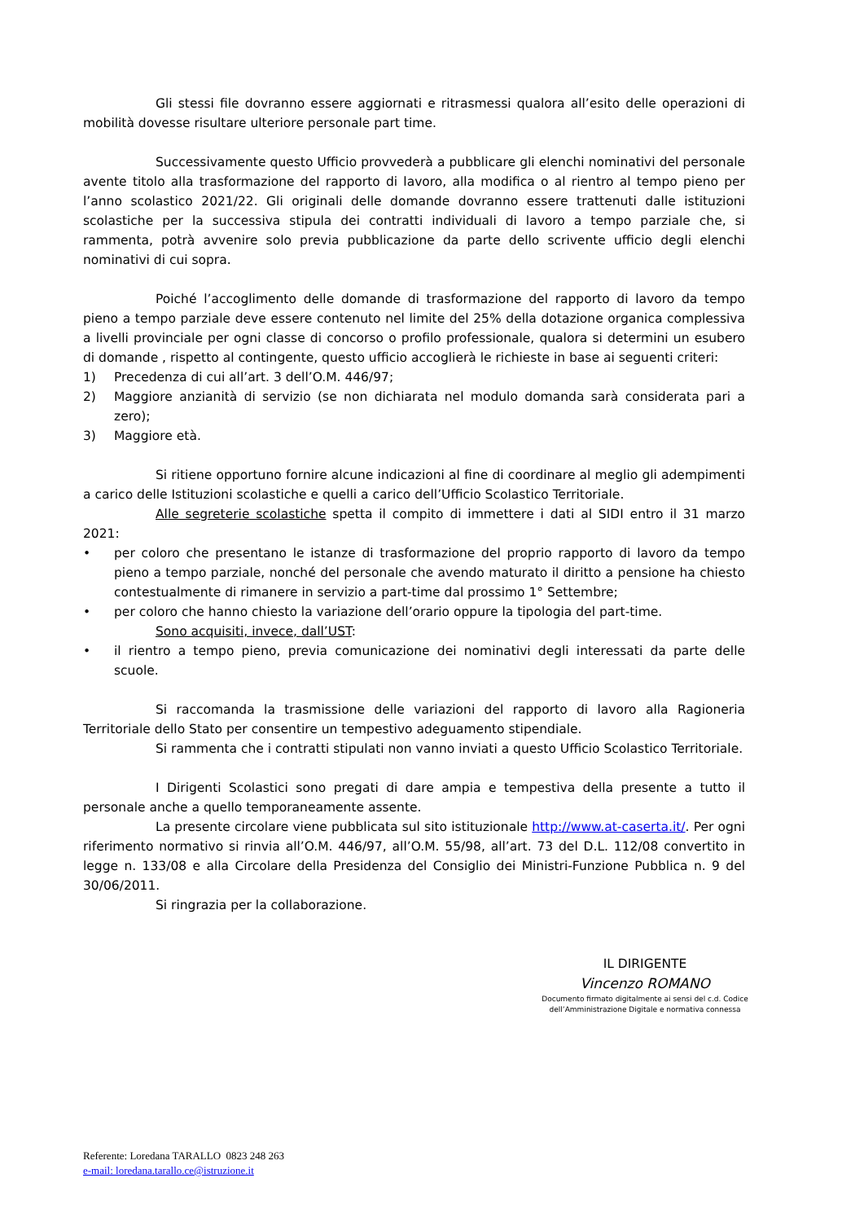Gli stessi file dovranno essere aggiornati e ritrasmessi qualora all’esito delle operazioni di mobilità dovesse risultare ulteriore personale part time.
Successivamente questo Ufficio provvederà a pubblicare gli elenchi nominativi del personale avente titolo alla trasformazione del rapporto di lavoro, alla modifica o al rientro al tempo pieno per l’anno scolastico 2021/22. Gli originali delle domande dovranno essere trattenuti dalle istituzioni scolastiche per la successiva stipula dei contratti individuali di lavoro a tempo parziale che, si rammenta, potrà avvenire solo previa pubblicazione da parte dello scrivente ufficio degli elenchi nominativi di cui sopra.
Poiché l’accoglimento delle domande di trasformazione del rapporto di lavoro da tempo pieno a tempo parziale deve essere contenuto nel limite del 25% della dotazione organica complessiva a livelli provinciale per ogni classe di concorso o profilo professionale, qualora si determini un esubero di domande , rispetto al contingente, questo ufficio accoglierà le richieste in base ai seguenti criteri:
1) Precedenza di cui all’art. 3 dell’O.M. 446/97;
2) Maggiore anzianità di servizio (se non dichiarata nel modulo domanda sarà considerata pari a zero);
3) Maggiore età.
Si ritiene opportuno fornire alcune indicazioni al fine di coordinare al meglio gli adempimenti a carico delle Istituzioni scolastiche e quelli a carico dell’Ufficio Scolastico Territoriale.
Alle segreterie scolastiche spetta il compito di immettere i dati al SIDI entro il 31 marzo 2021:
• per coloro che presentano le istanze di trasformazione del proprio rapporto di lavoro da tempo pieno a tempo parziale, nonché del personale che avendo maturato il diritto a pensione ha chiesto contestualmente di rimanere in servizio a part-time dal prossimo 1° Settembre;
• per coloro che hanno chiesto la variazione dell’orario oppure la tipologia del part-time.
Sono acquisiti, invece, dall’UST:
• il rientro a tempo pieno, previa comunicazione dei nominativi degli interessati da parte delle scuole.
Si raccomanda la trasmissione delle variazioni del rapporto di lavoro alla Ragioneria Territoriale dello Stato per consentire un tempestivo adeguamento stipendiale.
Si rammenta che i contratti stipulati non vanno inviati a questo Ufficio Scolastico Territoriale.
I Dirigenti Scolastici sono pregati di dare ampia e tempestiva della presente a tutto il personale anche a quello temporaneamente assente.
La presente circolare viene pubblicata sul sito istituzionale http://www.at-caserta.it/. Per ogni riferimento normativo si rinvia all’O.M. 446/97, all’O.M. 55/98, all’art. 73 del D.L. 112/08 convertito in legge n. 133/08 e alla Circolare della Presidenza del Consiglio dei Ministri-Funzione Pubblica n. 9 del 30/06/2011.
Si ringrazia per la collaborazione.
IL DIRIGENTE
Vincenzo ROMANO
Documento firmato digitalmente ai sensi del c.d. Codice
dell’Amministrazione Digitale e normativa connessa
Referente: Loredana TARALLO 0823 248 263
e-mail: loredana.tarallo.ce@istruzione.it